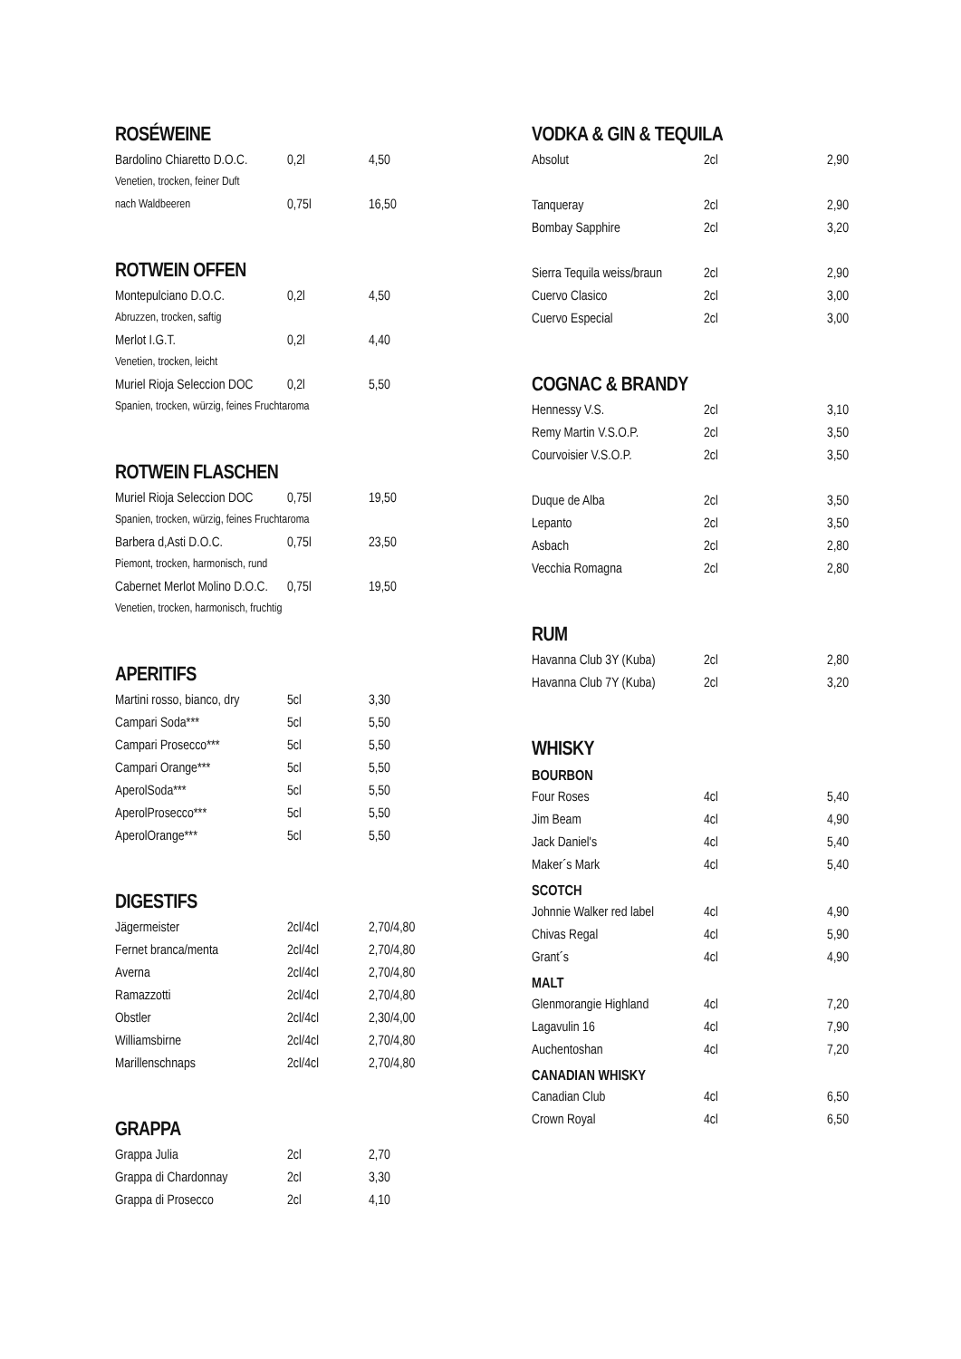ROSÉWEINE
| Bardolino Chiaretto D.O.C. | 0,2l | 4,50 |
| Venetien, trocken, feiner Duft | | |
| nach Waldbeeren | 0,75l | 16,50 |
ROTWEIN OFFEN
| Montepulciano D.O.C. | 0,2l | 4,50 |
| Abruzzen, trocken, saftig | | |
| Merlot I.G.T. | 0,2l | 4,40 |
| Venetien, trocken, leicht | | |
| Muriel Rioja Seleccion DOC | 0,2l | 5,50 |
| Spanien, trocken, würzig, feines Fruchtaroma | | |
ROTWEIN FLASCHEN
| Muriel Rioja Seleccion DOC | 0,75l | 19,50 |
| Spanien, trocken, würzig, feines Fruchtaroma | | |
| Barbera d,Asti D.O.C. | 0,75l | 23,50 |
| Piemont, trocken, harmonisch, rund | | |
| Cabernet Merlot Molino D.O.C. | 0,75l | 19,50 |
| Venetien, trocken, harmonisch, fruchtig | | |
APERITIFS
| Martini rosso, bianco, dry | 5cl | 3,30 |
| Campari Soda*** | 5cl | 5,50 |
| Campari Prosecco*** | 5cl | 5,50 |
| Campari Orange*** | 5cl | 5,50 |
| AperolSoda*** | 5cl | 5,50 |
| AperolProsecco*** | 5cl | 5,50 |
| AperolOrange*** | 5cl | 5,50 |
DIGESTIFS
| Jägermeister | 2cl/4cl | 2,70/4,80 |
| Fernet branca/menta | 2cl/4cl | 2,70/4,80 |
| Averna | 2cl/4cl | 2,70/4,80 |
| Ramazzotti | 2cl/4cl | 2,70/4,80 |
| Obstler | 2cl/4cl | 2,30/4,00 |
| Williamsbirne | 2cl/4cl | 2,70/4,80 |
| Marillenschnaps | 2cl/4cl | 2,70/4,80 |
GRAPPA
| Grappa Julia | 2cl | 2,70 |
| Grappa di Chardonnay | 2cl | 3,30 |
| Grappa di Prosecco | 2cl | 4,10 |
VODKA & GIN & TEQUILA
| Absolut | 2cl | 2,90 |
| Tanqueray | 2cl | 2,90 |
| Bombay Sapphire | 2cl | 3,20 |
| Sierra Tequila weiss/braun | 2cl | 2,90 |
| Cuervo Clasico | 2cl | 3,00 |
| Cuervo Especial | 2cl | 3,00 |
COGNAC & BRANDY
| Hennessy V.S. | 2cl | 3,10 |
| Remy Martin V.S.O.P. | 2cl | 3,50 |
| Courvoisier V.S.O.P. | 2cl | 3,50 |
| Duque de Alba | 2cl | 3,50 |
| Lepanto | 2cl | 3,50 |
| Asbach | 2cl | 2,80 |
| Vecchia Romagna | 2cl | 2,80 |
RUM
| Havanna Club 3Y (Kuba) | 2cl | 2,80 |
| Havanna Club 7Y (Kuba) | 2cl | 3,20 |
WHISKY
BOURBON
| Four Roses | 4cl | 5,40 |
| Jim Beam | 4cl | 4,90 |
| Jack Daniel's | 4cl | 5,40 |
| Maker´s Mark | 4cl | 5,40 |
SCOTCH
| Johnnie Walker red label | 4cl | 4,90 |
| Chivas Regal | 4cl | 5,90 |
| Grant´s | 4cl | 4,90 |
MALT
| Glenmorangie Highland | 4cl | 7,20 |
| Lagavulin 16 | 4cl | 7,90 |
| Auchentoshan | 4cl | 7,20 |
CANADIAN WHISKY
| Canadian Club | 4cl | 6,50 |
| Crown Royal | 4cl | 6,50 |